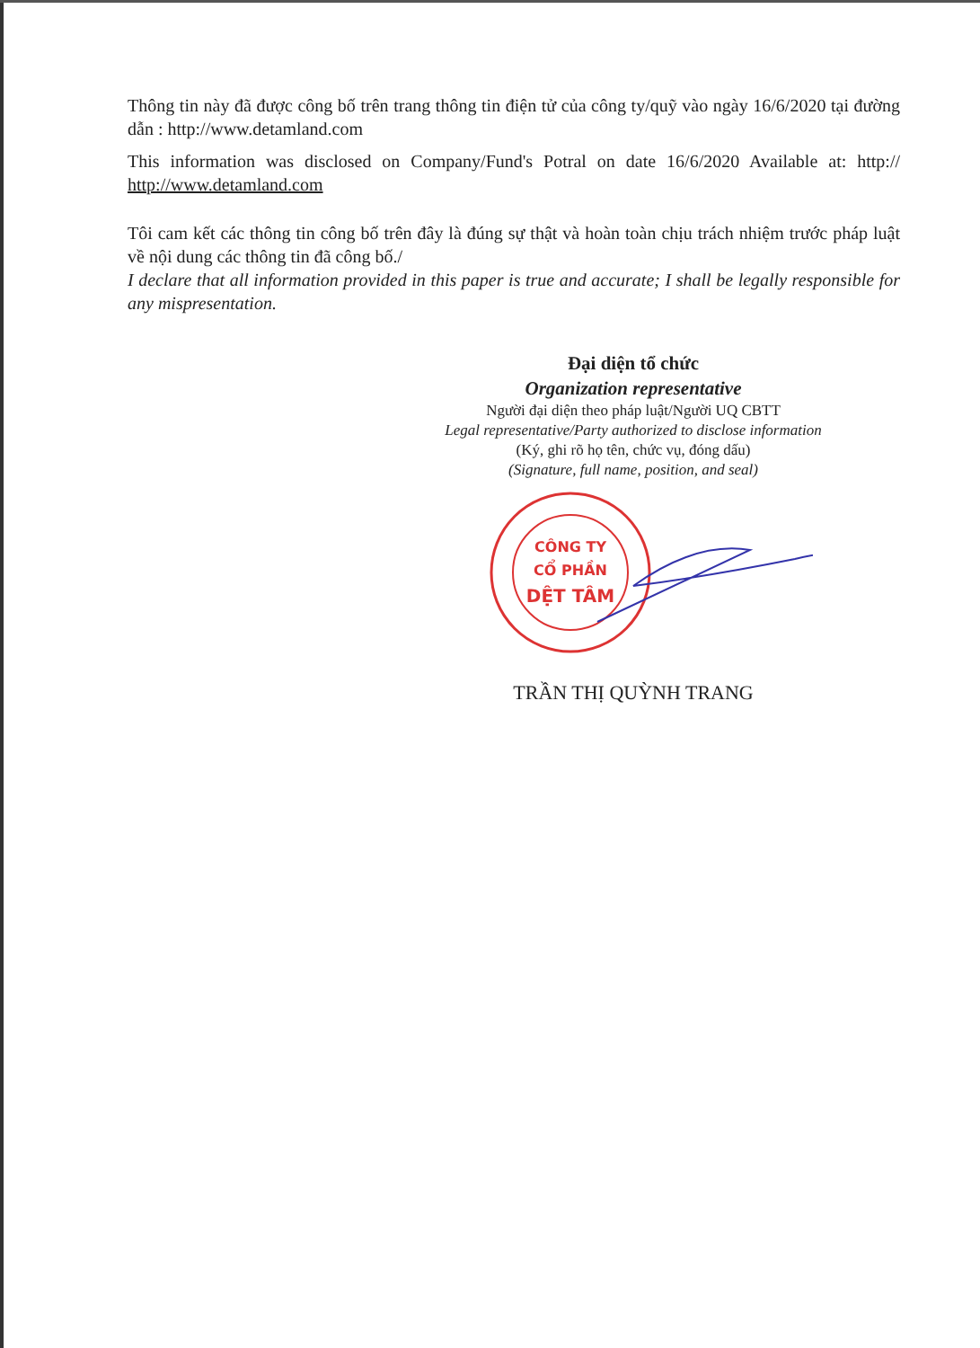Thông tin này đã được công bố trên trang thông tin điện tử của công ty/quỹ vào ngày 16/6/2020 tại đường dẫn : http://www.detamland.com
This information was disclosed on Company/Fund's Potral on date 16/6/2020 Available at: http:// http://www.detamland.com
Tôi cam kết các thông tin công bố trên đây là đúng sự thật và hoàn toàn chịu trách nhiệm trước pháp luật về nội dung các thông tin đã công bố./
I declare that all information provided in this paper is true and accurate; I shall be legally responsible for any mispresentation.
Đại diện tổ chức
Organization representative
Người đại diện theo pháp luật/Người UQ CBTT
Legal representative/Party authorized to disclose information
(Ký, ghi rõ họ tên, chức vụ, đóng dấu)
(Signature, full name, position, and seal)
CÔNG TY
CỔ PHẦN
DỆT TÂM
TRẦN THỊ QUỲNH TRANG